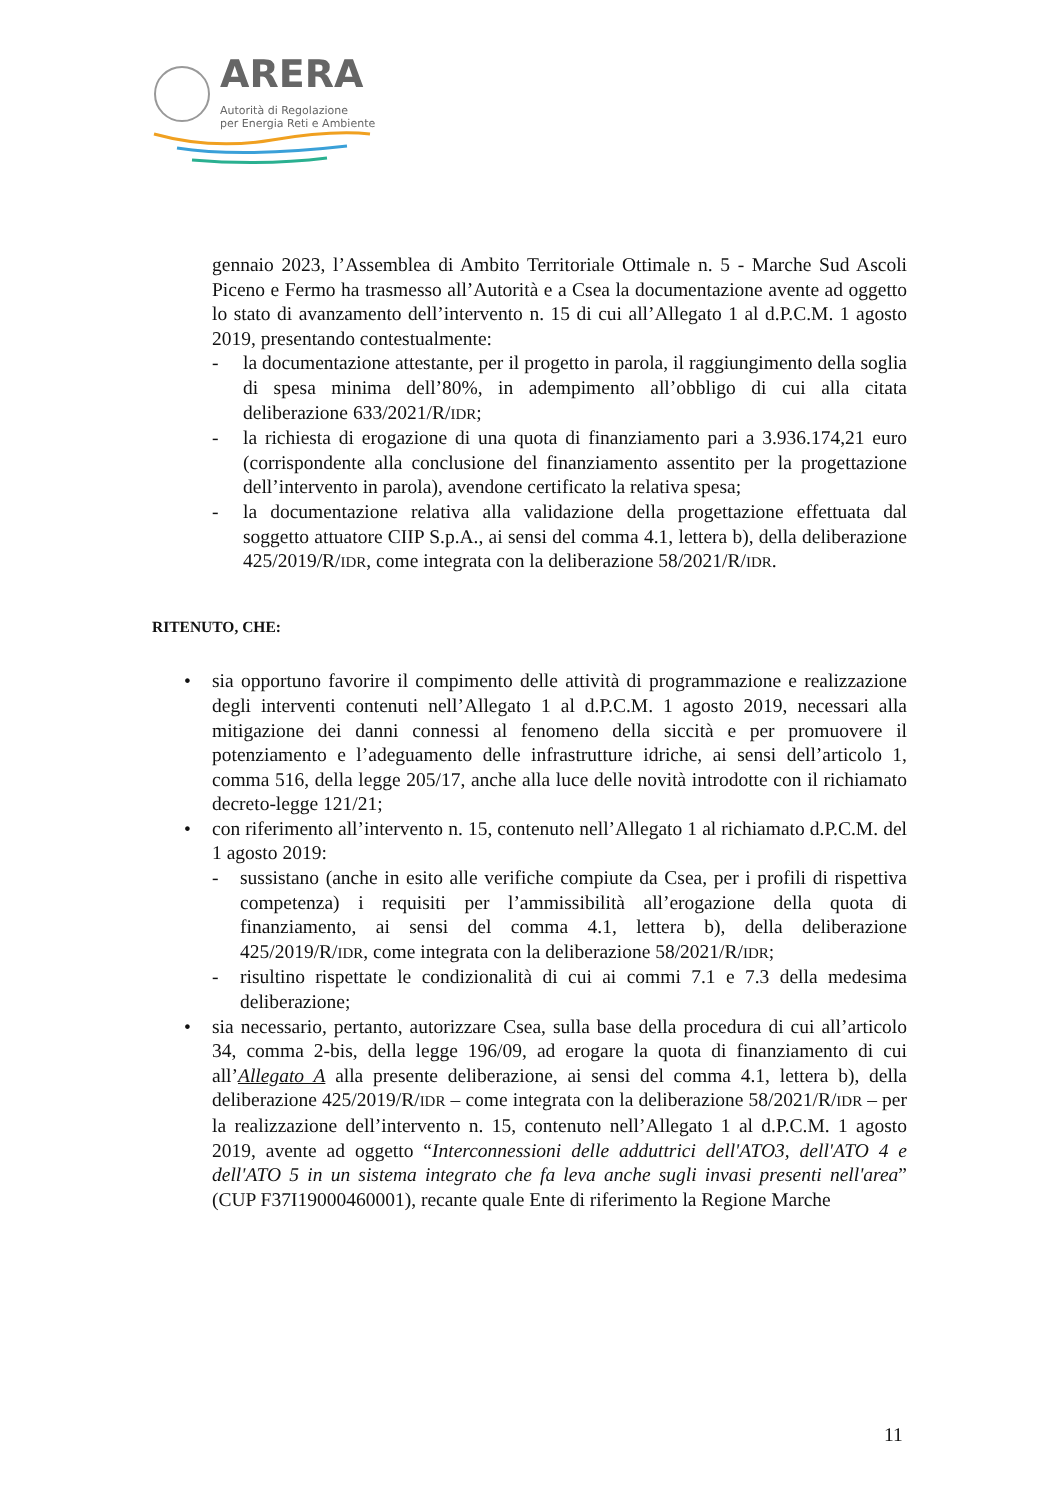ARERA
Autorità di Regolazione
per Energia Reti e Ambiente
gennaio 2023, l’Assemblea di Ambito Territoriale Ottimale n. 5 - Marche Sud Ascoli Piceno e Fermo ha trasmesso all’Autorità e a Csea la documentazione avente ad oggetto lo stato di avanzamento dell’intervento n. 15 di cui all’Allegato 1 al d.P.C.M. 1 agosto 2019, presentando contestualmente:
- la documentazione attestante, per il progetto in parola, il raggiungimento della soglia di spesa minima dell’80%, in adempimento all’obbligo di cui alla citata deliberazione 633/2021/R/IDR;
- la richiesta di erogazione di una quota di finanziamento pari a 3.936.174,21 euro (corrispondente alla conclusione del finanziamento assentito per la progettazione dell’intervento in parola), avendone certificato la relativa spesa;
- la documentazione relativa alla validazione della progettazione effettuata dal soggetto attuatore CIIP S.p.A., ai sensi del comma 4.1, lettera b), della deliberazione 425/2019/R/IDR, come integrata con la deliberazione 58/2021/R/IDR.
RITENUTO, CHE:
• sia opportuno favorire il compimento delle attività di programmazione e realizzazione degli interventi contenuti nell’Allegato 1 al d.P.C.M. 1 agosto 2019, necessari alla mitigazione dei danni connessi al fenomeno della siccità e per promuovere il potenziamento e l’adeguamento delle infrastrutture idriche, ai sensi dell’articolo 1, comma 516, della legge 205/17, anche alla luce delle novità introdotte con il richiamato decreto-legge 121/21;
• con riferimento all’intervento n. 15, contenuto nell’Allegato 1 al richiamato d.P.C.M. del 1 agosto 2019:
- sussistano (anche in esito alle verifiche compiute da Csea, per i profili di rispettiva competenza) i requisiti per l’ammissibilità all’erogazione della quota di finanziamento, ai sensi del comma 4.1, lettera b), della deliberazione 425/2019/R/IDR, come integrata con la deliberazione 58/2021/R/IDR;
- risultino rispettate le condizionalità di cui ai commi 7.1 e 7.3 della medesima deliberazione;
• sia necessario, pertanto, autorizzare Csea, sulla base della procedura di cui all’articolo 34, comma 2-bis, della legge 196/09, ad erogare la quota di finanziamento di cui all’Allegato A alla presente deliberazione, ai sensi del comma 4.1, lettera b), della deliberazione 425/2019/R/IDR – come integrata con la deliberazione 58/2021/R/IDR – per la realizzazione dell’intervento n. 15, contenuto nell’Allegato 1 al d.P.C.M. 1 agosto 2019, avente ad oggetto “Interconnessioni delle adduttrici dell'ATO3, dell'ATO 4 e dell'ATO 5 in un sistema integrato che fa leva anche sugli invasi presenti nell'area” (CUP F37I19000460001), recante quale Ente di riferimento la Regione Marche
11